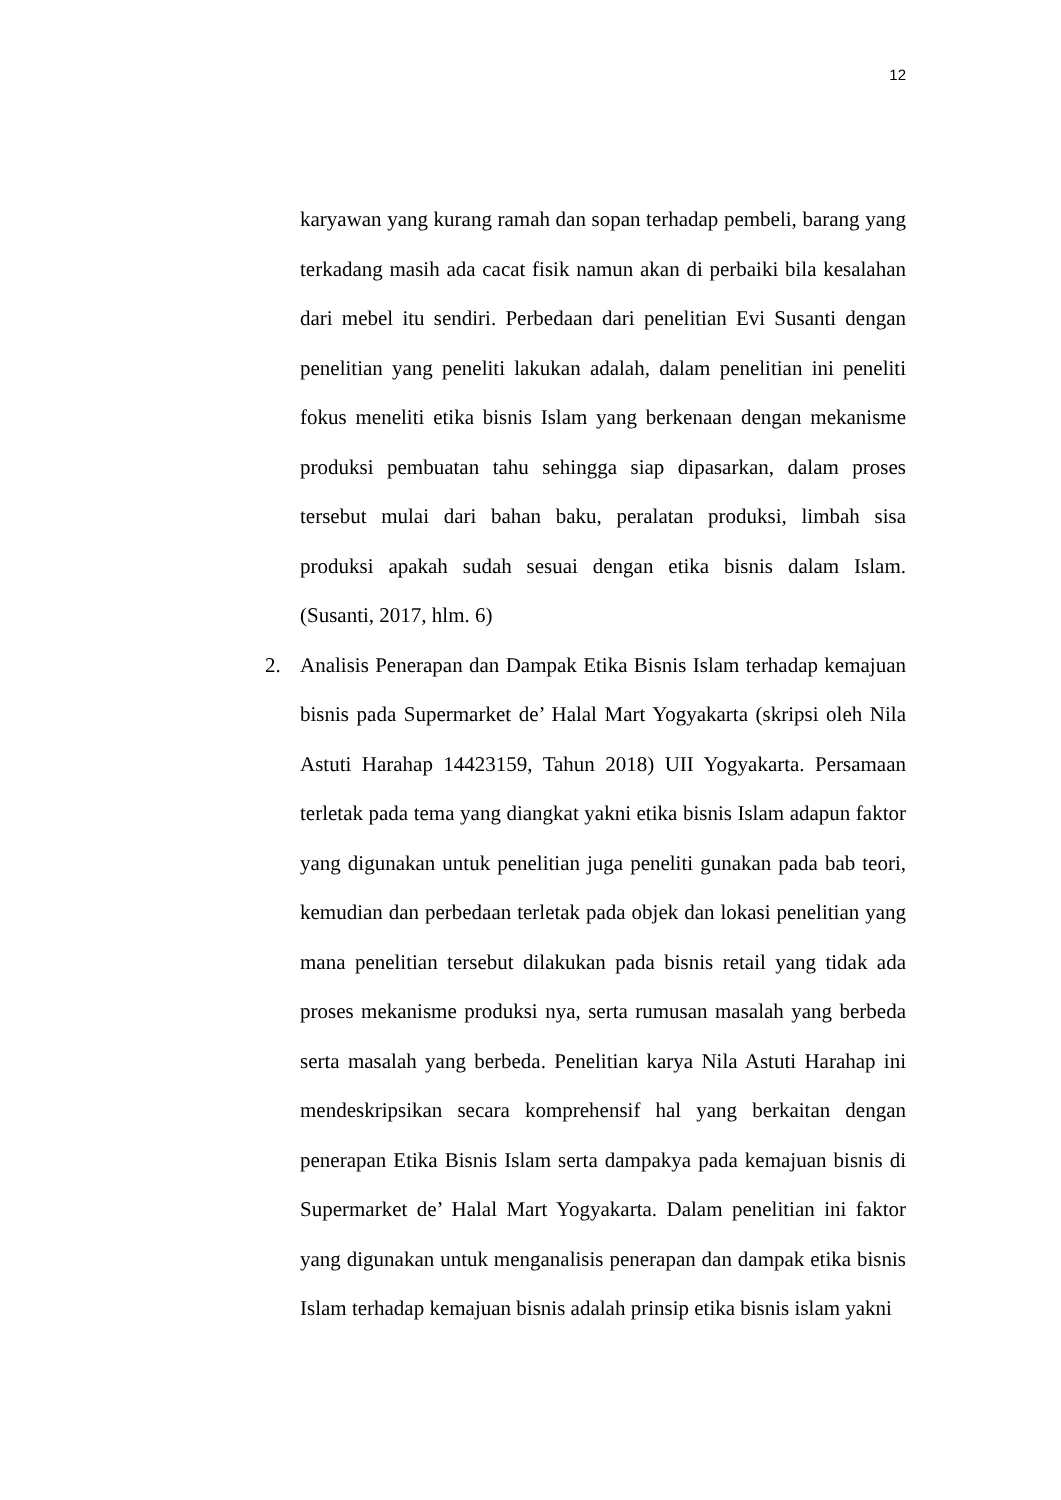12
karyawan yang kurang ramah dan sopan terhadap pembeli, barang yang terkadang masih ada cacat fisik namun akan di perbaiki bila kesalahan dari mebel itu sendiri. Perbedaan dari penelitian Evi Susanti dengan penelitian yang peneliti lakukan adalah, dalam penelitian ini peneliti fokus meneliti etika bisnis Islam yang berkenaan dengan mekanisme produksi pembuatan tahu sehingga siap dipasarkan, dalam proses tersebut mulai dari bahan baku, peralatan produksi, limbah sisa produksi apakah sudah sesuai dengan etika bisnis dalam Islam. (Susanti, 2017, hlm. 6)
2. Analisis Penerapan dan Dampak Etika Bisnis Islam terhadap kemajuan bisnis pada Supermarket de’ Halal Mart Yogyakarta (skripsi oleh Nila Astuti Harahap 14423159, Tahun 2018) UII Yogyakarta. Persamaan terletak pada tema yang diangkat yakni etika bisnis Islam adapun faktor yang digunakan untuk penelitian juga peneliti gunakan pada bab teori, kemudian dan perbedaan terletak pada objek dan lokasi penelitian yang mana penelitian tersebut dilakukan pada bisnis retail yang tidak ada proses mekanisme produksi nya, serta rumusan masalah yang berbeda serta masalah yang berbeda. Penelitian karya Nila Astuti Harahap ini mendeskripsikan secara komprehensif hal yang berkaitan dengan penerapan Etika Bisnis Islam serta dampakya pada kemajuan bisnis di Supermarket de’ Halal Mart Yogyakarta. Dalam penelitian ini faktor yang digunakan untuk menganalisis penerapan dan dampak etika bisnis Islam terhadap kemajuan bisnis adalah prinsip etika bisnis islam yakni